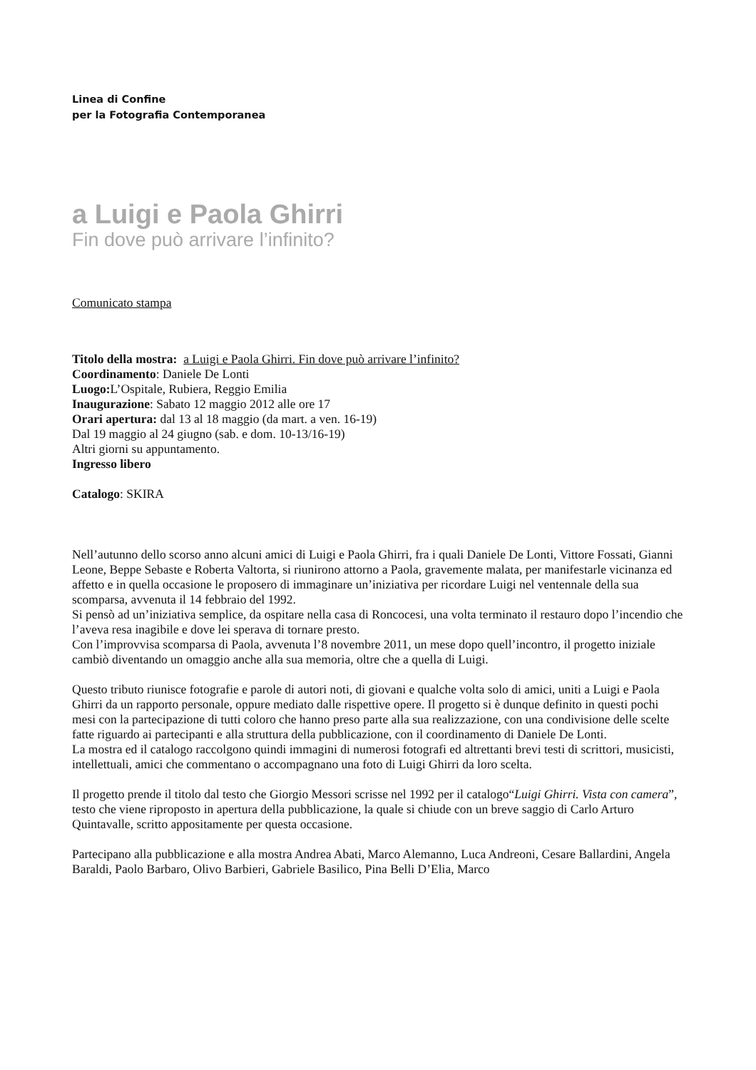Linea di Confine
per la Fotografia Contemporanea
a Luigi e Paola Ghirri
Fin dove può arrivare l’infinito?
Comunicato stampa
Titolo della mostra: a Luigi e Paola Ghirri. Fin dove può arrivare l’infinito?
Coordinamento: Daniele De Lonti
Luogo: L’Ospitale, Rubiera, Reggio Emilia
Inaugurazione: Sabato 12 maggio 2012 alle ore 17
Orari apertura: dal 13 al 18 maggio (da mart. a ven. 16-19)
Dal 19 maggio al 24 giugno (sab. e dom. 10-13/16-19)
Altri giorni su appuntamento.
Ingresso libero
Catalogo: SKIRA
Nell’autunno dello scorso anno alcuni amici di Luigi e Paola Ghirri, fra i quali Daniele De Lonti, Vittore Fossati, Gianni Leone, Beppe Sebaste e Roberta Valtorta, si riunirono attorno a Paola, gravemente malata, per manifestarle vicinanza ed affetto e in quella occasione le proposero di immaginare un’iniziativa per ricordare Luigi nel ventennale della sua scomparsa, avvenuta il 14 febbraio del 1992.
Si pensò ad un’iniziativa semplice, da ospitare nella casa di Roncocesi, una volta terminato il restauro dopo l’incendio che l’aveva resa inagibile e dove lei sperava di tornare presto.
Con l’improvvisa scomparsa di Paola, avvenuta l’8 novembre 2011, un mese dopo quell’incontro, il progetto iniziale cambiò diventando un omaggio anche alla sua memoria, oltre che a quella di Luigi.
Questo tributo riunisce fotografie e parole di autori noti, di giovani e qualche volta solo di amici, uniti a Luigi e Paola Ghirri da un rapporto personale, oppure mediato dalle rispettive opere. Il progetto si è dunque definito in questi pochi mesi con la partecipazione di tutti coloro che hanno preso parte alla sua realizzazione, con una condivisione delle scelte fatte riguardo ai partecipanti e alla struttura della pubblicazione, con il coordinamento di Daniele De Lonti.
La mostra ed il catalogo raccolgono quindi immagini di numerosi fotografi ed altrettanti brevi testi di scrittori, musicisti, intellettuali, amici che commentano o accompagnano una foto di Luigi Ghirri da loro scelta.
Il progetto prende il titolo dal testo che Giorgio Messori scrisse nel 1992 per il catalogo“Luigi Ghirri. Vista con camera”, testo che viene riproposto in apertura della pubblicazione, la quale si chiude con un breve saggio di Carlo Arturo Quintavalle, scritto appositamente per questa occasione.
Partecipano alla pubblicazione e alla mostra Andrea Abati, Marco Alemanno, Luca Andreoni, Cesare Ballardini, Angela Baraldi, Paolo Barbaro, Olivo Barbieri, Gabriele Basilico, Pina Belli D’Elia, Marco